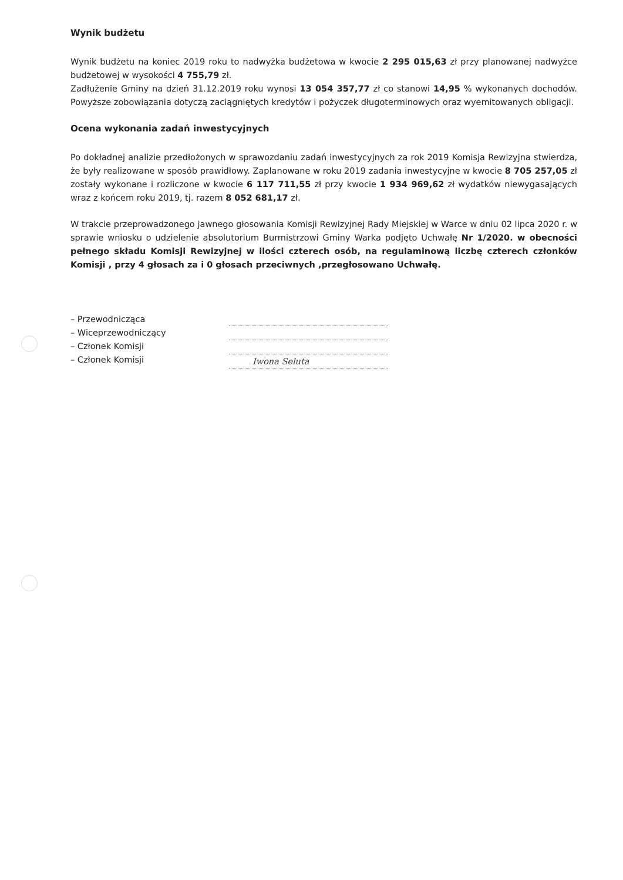Wynik budżetu
Wynik budżetu na koniec 2019 roku to nadwyżka budżetowa w kwocie 2 295 015,63 zł przy planowanej nadwyżce budżetowej w wysokości 4 755,79 zł.
Zadłużenie Gminy na dzień 31.12.2019 roku wynosi 13 054 357,77 zł co stanowi 14,95 % wykonanych dochodów. Powyższe zobowiązania dotyczą zaciągniętych kredytów i pożyczek długoterminowych oraz wyemitowanych obligacji.
Ocena wykonania zadań inwestycyjnych
Po dokładnej analizie przedłożonych w sprawozdaniu zadań inwestycyjnych za rok 2019 Komisja Rewizyjna stwierdza, że były realizowane w sposób prawidłowy. Zaplanowane w roku 2019 zadania inwestycyjne w kwocie 8 705 257,05 zł zostały wykonane i rozliczone w kwocie 6 117 711,55 zł przy kwocie 1 934 969,62 zł wydatków niewygasających wraz z końcem roku 2019, tj. razem 8 052 681,17 zł.
W trakcie przeprowadzonego jawnego głosowania Komisji Rewizyjnej Rady Miejskiej w Warce w dniu 02 lipca 2020 r. w sprawie wniosku o udzielenie absolutorium Burmistrzowi Gminy Warka podjęto Uchwałę Nr 1/2020. w obecności pełnego składu Komisji Rewizyjnej w ilości czterech osób, na regulaminową liczbę czterech członków Komisji , przy 4 głosach za i 0 głosach przeciwnych ,przegłosowano Uchwałę.
– Przewodnicząca
– Wiceprzewodniczący
– Członek Komisji
– Członek Komisji
Iwona Seluta